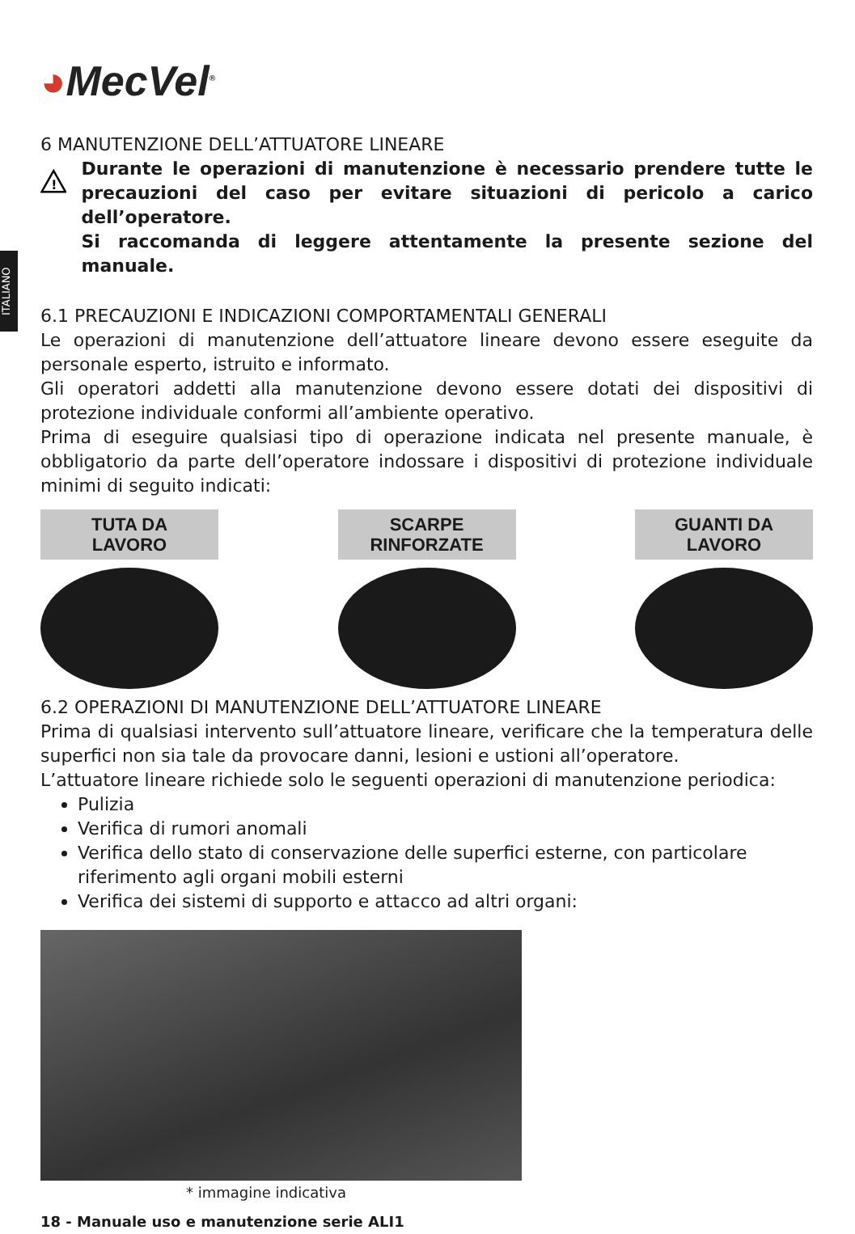ITALIANO
◕MecVel<sup>®</sup>
6 MANUTENZIONE DELL’ATTUATORE LINEARE
!
Durante le operazioni di manutenzione è necessario prendere tutte le precauzioni del caso per evitare situazioni di pericolo a carico dell’operatore.
Si raccomanda di leggere attentamente la presente sezione del manuale.
6.1 PRECAUZIONI E INDICAZIONI COMPORTAMENTALI GENERALI
Le operazioni di manutenzione dell’attuatore lineare devono essere eseguite da personale esperto, istruito e informato.
Gli operatori addetti alla manutenzione devono essere dotati dei dispositivi di protezione individuale conformi all’ambiente operativo.
Prima di eseguire qualsiasi tipo di operazione indicata nel presente manuale, è obbligatorio da parte dell’operatore indossare i dispositivi di protezione individuale minimi di seguito indicati:
TUTA DA
LAVORO
SCARPE
RINFORZATE
GUANTI DA
LAVORO
6.2 OPERAZIONI DI MANUTENZIONE DELL’ATTUATORE LINEARE
Prima di qualsiasi intervento sull’attuatore lineare, verificare che la temperatura delle superfici non sia tale da provocare danni, lesioni e ustioni all’operatore.
L’attuatore lineare richiede solo le seguenti operazioni di manutenzione periodica:
Pulizia
Verifica di rumori anomali
Verifica dello stato di conservazione delle superfici esterne, con particolare riferimento agli organi mobili esterni
Verifica dei sistemi di supporto e attacco ad altri organi:
* immagine indicativa
18 - Manuale uso e manutenzione serie ALI1